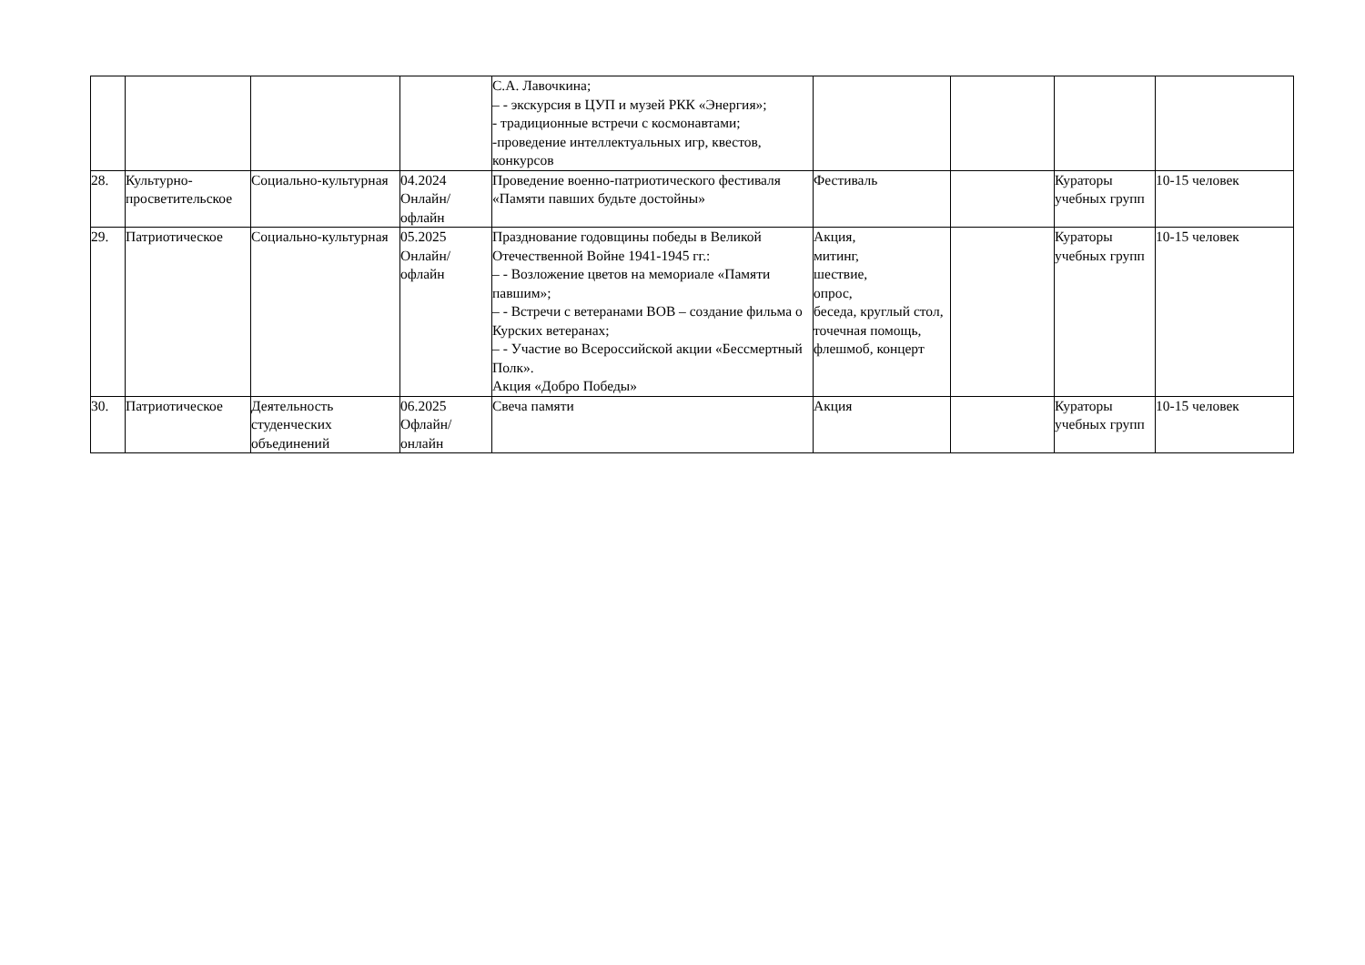| | | | | С.А. Лавочкина; – - экскурсия в ЦУП и музей РКК «Энергия»; - традиционные встречи с космонавтами; -проведение интеллектуальных игр, квестов, конкурсов | | | | |
| 28. | Культурно-просветительское | Социально-культурная | 04.2024 Онлайн/ офлайн | Проведение военно-патриотического фестиваля «Памяти павших будьте достойны» | Фестиваль | | Кураторы учебных групп | 10-15 человек |
| 29. | Патриотическое | Социально-культурная | 05.2025 Онлайн/ офлайн | Празднование годовщины победы в Великой Отечественной Войне 1941-1945 гг.: – - Возложение цветов на мемориале «Памяти павшим»; – - Встречи с ветеранами ВОВ – создание фильма о Курских ветеранах; – - Участие во Всероссийской акции «Бессмертный Полк». Акция «Добро Победы» | Акция, митинг, шествие, опрос, беседа, круглый стол, точечная помощь, флешмоб, концерт | | Кураторы учебных групп | 10-15 человек |
| 30. | Патриотическое | Деятельность студенческих объединений | 06.2025 Офлайн/ онлайн | Свеча памяти | Акция | | Кураторы учебных групп | 10-15 человек |